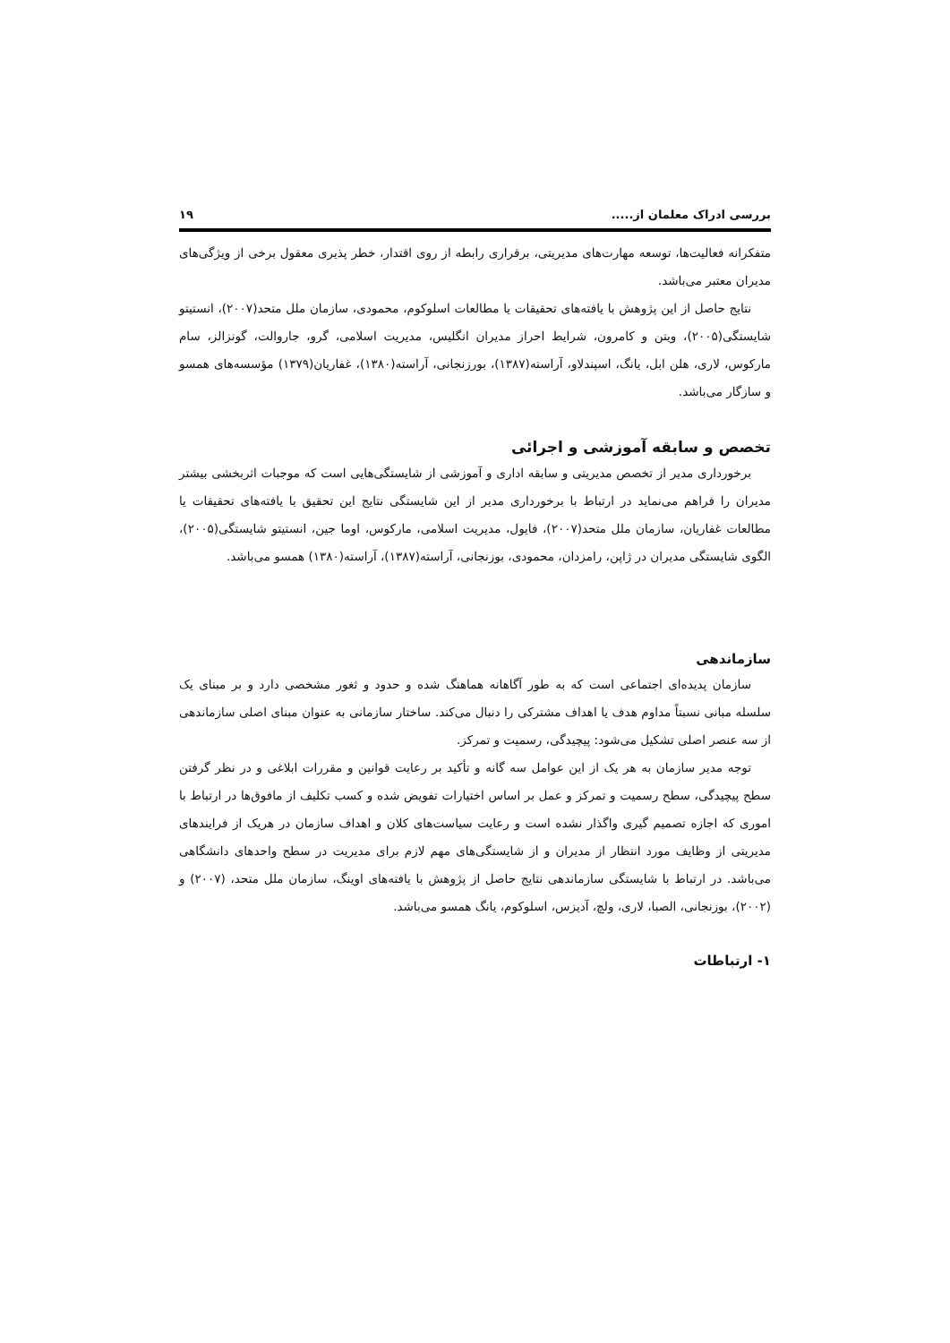بررسی ادراک معلمان از..... ۱۹
متفکرانه فعالیت‌ها، توسعه مهارت‌های مدیریتی، برقراری رابطه از روی اقتدار، خطر پذیری معقول برخی از ویژگی‌های مدیران معتبر می‌باشد.
نتایج حاصل از این پژوهش با یافته‌های تحقیقات یا مطالعات اسلوکوم، محمودی، سازمان ملل متحد(۲۰۰۷)، انستیتو شایستگی(۲۰۰۵)، ویتن و کامرون، شرایط احراز مدیران انگلیس، مدیریت اسلامی، گرو، جاروالت، گونزالز، سام مارکوس، لاری، هلن ابل، یانگ، اسپندلاو، آراسته(۱۳۸۷)، بورزنجانی، آراسته(۱۳۸۰)، غفاریان(۱۳۷۹) مؤسسه‌های همسو و سازگار می‌باشد.
تخصص و سابقه آموزشی و اجرائی
برخورداری مدیر از تخصص مدیریتی و سابقه اداری و آموزشی از شایستگی‌هایی است که موجبات اثربخشی بیشتر مدیران را فراهم می‌نماید در ارتباط با برخورداری مدیر از این شایستگی نتایج این تحقیق با یافته‌های تحقیقات یا مطالعات غفاریان، سازمان ملل متحد(۲۰۰۷)، فایول، مدیریت اسلامی، مارکوس، اوما جین، انستیتو شایستگی(۲۰۰۵)، الگوی شایستگی مدیران در ژاپن، رامزدان، محمودی، بوزنجانی، آراسته(۱۳۸۷)، آراسته(۱۳۸۰) همسو می‌باشد.
سازماندهی
سازمان پدیده‌ای اجتماعی است که به طور آگاهانه هماهنگ شده و حدود و ثغور مشخصی دارد و بر مبنای یک سلسله مبانی نسبتاً مداوم هدف یا اهداف مشترکی را دنبال می‌کند. ساختار سازمانی به عنوان مبنای اصلی سازماندهی از سه عنصر اصلی تشکیل می‌شود: پیچیدگی، رسمیت و تمرکز.
توجه مدیر سازمان به هر یک از این عوامل سه گانه و تأکید بر رعایت قوانین و مقررات ابلاغی و در نظر گرفتن سطح پیچیدگی، سطح رسمیت و تمرکز و عمل بر اساس اختیارات تفویض شده و کسب تکلیف از مافوق‌ها در ارتباط با اموری که اجازه تصمیم گیری واگذار نشده است و رعایت سیاست‌های کلان و اهداف سازمان در هریک از فرایندهای مدیریتی از وظایف مورد انتظار از مدیران و از شایستگی‌های مهم لازم برای مدیریت در سطح واحدهای دانشگاهی می‌باشد. در ارتباط با شایستگی سازماندهی نتایج حاصل از پژوهش با یافته‌های اوینگ، سازمان ملل متحد، (۲۰۰۷) و (۲۰۰۲)، بوزنجانی، الصبا، لاری، ولچ، آدیزس، اسلوکوم، یانگ همسو می‌باشد.
۱- ارتباطات